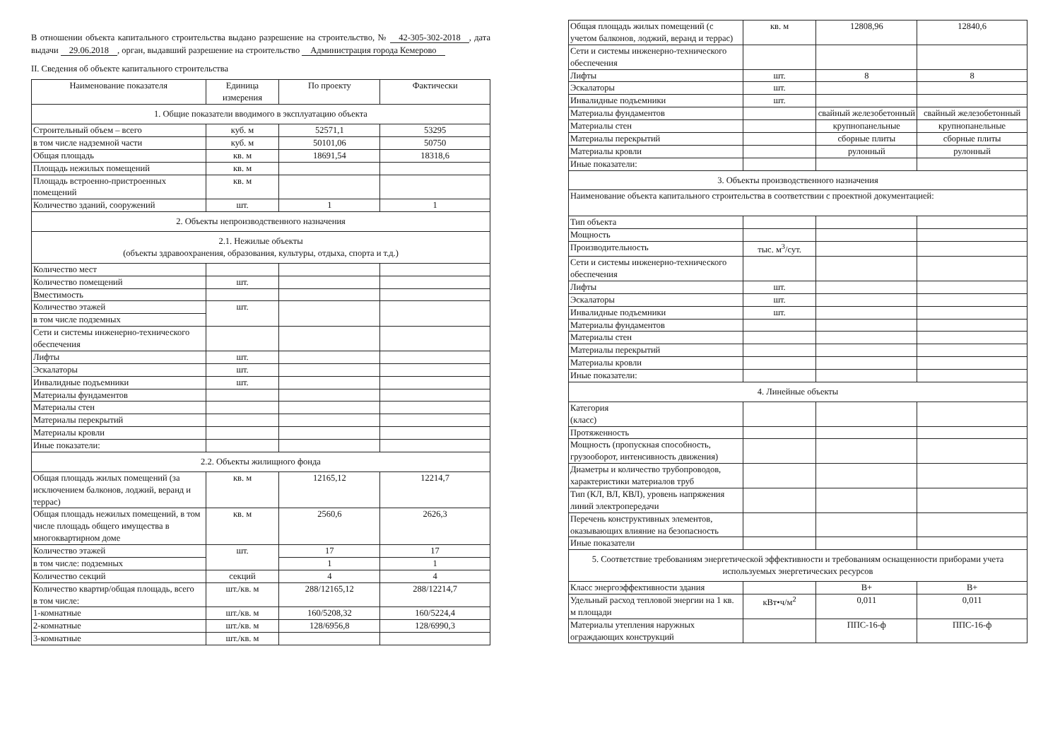В отношении объекта капитального строительства выдано разрешение на строительство, № 42-305-302-2018, дата выдачи 29.06.2018, орган, выдавший разрешение на строительство Администрация города Кемерово
II. Сведения об объекте капитального строительства
| Наименование показателя | Единица измерения | По проекту | Фактически |
| --- | --- | --- | --- |
| 1. Общие показатели вводимого в эксплуатацию объекта | | | |
| Строительный объем – всего | куб. м | 52571,1 | 53295 |
| в том числе надземной части | куб. м | 50101,06 | 50750 |
| Общая площадь | кв. м | 18691,54 | 18318,6 |
| Площадь нежилых помещений | кв. м | | |
| Площадь встроенно-пристроенных помещений | кв. м | | |
| Количество зданий, сооружений | шт. | 1 | 1 |
| 2. Объекты непроизводственного назначения | | | |
| 2.1. Нежилые объекты (объекты здравоохранения, образования, культуры, отдыха, спорта и т.д.) | | | |
| Количество мест | | | |
| Количество помещений | шт. | | |
| Вместимость | | | |
| Количество этажей | шт. | | |
| в том числе подземных | | | |
| Сети и системы инженерно-технического обеспечения | | | |
| Лифты | шт. | | |
| Эскалаторы | шт. | | |
| Инвалидные подъемники | шт. | | |
| Материалы фундаментов | | | |
| Материалы стен | | | |
| Материалы перекрытий | | | |
| Материалы кровли | | | |
| Иные показатели: | | | |
| 2.2. Объекты жилищного фонда | | | |
| Общая площадь жилых помещений (за исключением балконов, лоджий, веранд и террас) | кв. м | 12165,12 | 12214,7 |
| Общая площадь нежилых помещений, в том числе площадь общего имущества в многоквартирном доме | кв. м | 2560,6 | 2626,3 |
| Количество этажей | шт. | 17 | 17 |
| в том числе: подземных | | 1 | 1 |
| Количество секций | секций | 4 | 4 |
| Количество квартир/общая площадь, всего в том числе: | шт./кв. м | 288/12165,12 | 288/12214,7 |
| 1-комнатные | шт./кв. м | 160/5208,32 | 160/5224,4 |
| 2-комнатные | шт./кв. м | 128/6956,8 | 128/6990,3 |
| 3-комнатные | шт./кв. м | | |
| Общая площадь жилых помещений (с учетом балконов, лоджий, веранд и террас) | кв. м | 12808,96 | 12840,6 |
| Сети и системы инженерно-технического обеспечения | | | |
| Лифты | шт. | 8 | 8 |
| Эскалаторы | шт. | | |
| Инвалидные подъемники | шт. | | |
| Материалы фундаментов | | свайный железобетонный | свайный железобетонный |
| Материалы стен | | крупнопанельные | крупнопанельные |
| Материалы перекрытий | | сборные плиты | сборные плиты |
| Материалы кровли | | рулонный | рулонный |
| Иные показатели: | | | |
| 3. Объекты производственного назначения | | | |
| Наименование объекта капитального строительства в соответствии с проектной документацией: | | | |
| Тип объекта | | | |
| Мощность | | | |
| Производительность | тыс. м<sup>3</sup>/сут. | | |
| Сети и системы инженерно-технического обеспечения | | | |
| Лифты | шт. | | |
| Эскалаторы | шт. | | |
| Инвалидные подъемники | шт. | | |
| Материалы фундаментов | | | |
| Материалы стен | | | |
| Материалы перекрытий | | | |
| Материалы кровли | | | |
| Иные показатели: | | | |
| 4. Линейные объекты | | | |
| Категория (класс) | | | |
| Протяженность | | | |
| Мощность (пропускная способность, грузооборот, интенсивность движения) | | | |
| Диаметры и количество трубопроводов, характеристики материалов труб | | | |
| Тип (КЛ, ВЛ, КВЛ), уровень напряжения линий электропередачи | | | |
| Перечень конструктивных элементов, оказывающих влияние на безопасность | | | |
| Иные показатели | | | |
| 5. Соответствие требованиям энергетической эффективности и требованиям оснащенности приборами учета используемых энергетических ресурсов | | | |
| Класс энергоэффективности здания | | В+ | В+ |
| Удельный расход тепловой энергии на 1 кв. м площади | кВт•ч/м<sup>2</sup> | 0,011 | 0,011 |
| Материалы утепления наружных ограждающих конструкций | | ППС-16-ф | ППС-16-ф |